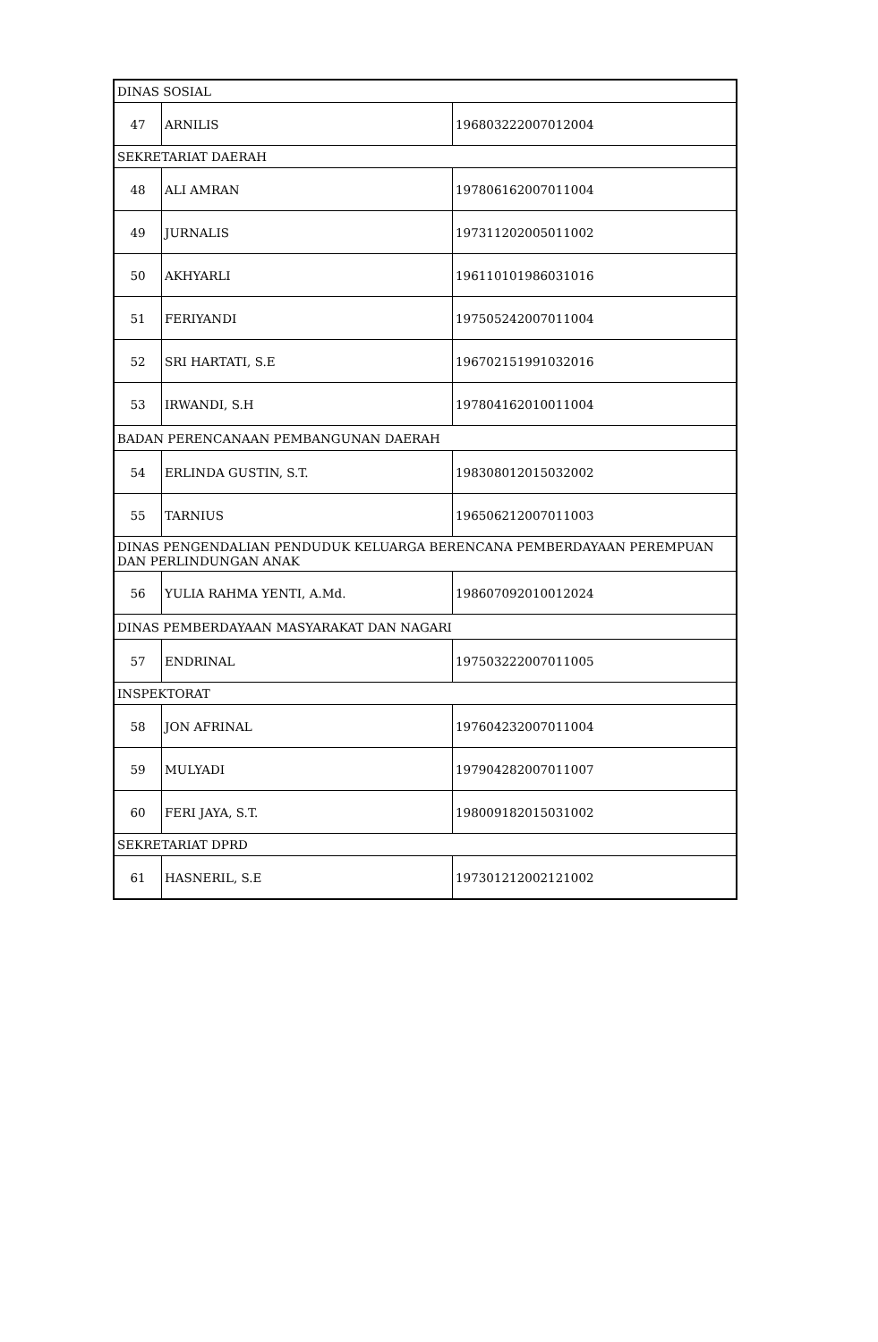| DINAS SOSIAL | | |
| 47 | ARNILIS | 196803222007012004 |
| SEKRETARIAT DAERAH | | |
| 48 | ALI AMRAN | 197806162007011004 |
| 49 | JURNALIS | 197311202005011002 |
| 50 | AKHYARLI | 196110101986031016 |
| 51 | FERIYANDI | 197505242007011004 |
| 52 | SRI HARTATI, S.E | 196702151991032016 |
| 53 | IRWANDI, S.H | 197804162010011004 |
| BADAN PERENCANAAN PEMBANGUNAN DAERAH | | |
| 54 | ERLINDA GUSTIN, S.T. | 198308012015032002 |
| 55 | TARNIUS | 196506212007011003 |
| DINAS PENGENDALIAN PENDUDUK KELUARGA BERENCANA PEMBERDAYAAN PEREMPUAN DAN PERLINDUNGAN ANAK | | |
| 56 | YULIA RAHMA YENTI, A.Md. | 198607092010012024 |
| DINAS PEMBERDAYAAN MASYARAKAT DAN NAGARI | | |
| 57 | ENDRINAL | 197503222007011005 |
| INSPEKTORAT | | |
| 58 | JON AFRINAL | 197604232007011004 |
| 59 | MULYADI | 197904282007011007 |
| 60 | FERI JAYA, S.T. | 198009182015031002 |
| SEKRETARIAT DPRD | | |
| 61 | HASNERIL, S.E | 197301212002121002 |